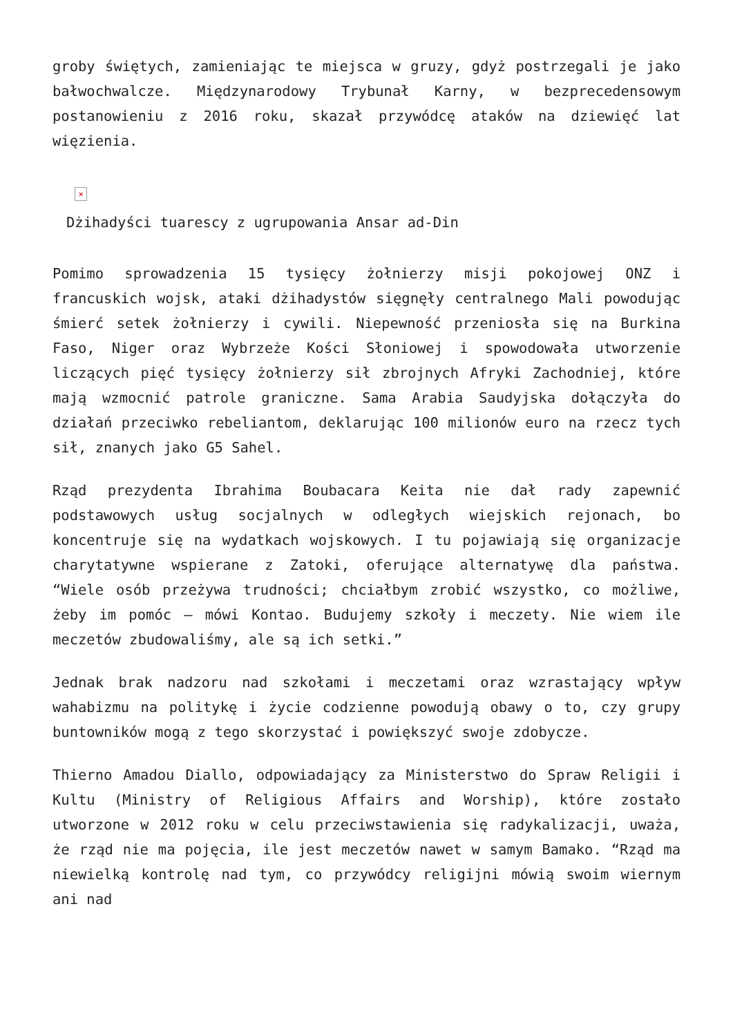groby świętych, zamieniając te miejsca w gruzy, gdyż postrzegali je jako bałwochwalcze. Międzynarodowy Trybunał Karny, w bezprecedensowym postanowieniu z 2016 roku, skazał przywódcę ataków na dziewięć lat więzienia.
×
Dżihadyści tuarescy z ugrupowania Ansar ad-Din
Pomimo sprowadzenia 15 tysięcy żołnierzy misji pokojowej ONZ i francuskich wojsk, ataki dżihadystów sięgnęły centralnego Mali powodując śmierć setek żołnierzy i cywili. Niepewność przeniosła się na Burkina Faso, Niger oraz Wybrzeże Kości Słoniowej i spowodowała utworzenie liczących pięć tysięcy żołnierzy sił zbrojnych Afryki Zachodniej, które mają wzmocnić patrole graniczne. Sama Arabia Saudyjska dołączyła do działań przeciwko rebeliantom, deklarując 100 milionów euro na rzecz tych sił, znanych jako G5 Sahel.
Rząd prezydenta Ibrahima Boubacara Keita nie dał rady zapewnić podstawowych usług socjalnych w odległych wiejskich rejonach, bo koncentruje się na wydatkach wojskowych. I tu pojawiają się organizacje charytatywne wspierane z Zatoki, oferujące alternatywę dla państwa. “Wiele osób przeżywa trudności; chciałbym zrobić wszystko, co możliwe, żeby im pomóc – mówi Kontao. Budujemy szkoły i meczety. Nie wiem ile meczetów zbudowaliśmy, ale są ich setki.”
Jednak brak nadzoru nad szkołami i meczetami oraz wzrastający wpływ wahabizmu na politykę i życie codzienne powodują obawy o to, czy grupy buntowników mogą z tego skorzystać i powiększyć swoje zdobycze.
Thierno Amadou Diallo, odpowiadający za Ministerstwo do Spraw Religii i Kultu (Ministry of Religious Affairs and Worship), które zostało utworzone w 2012 roku w celu przeciwstawienia się radykalizacji, uważa, że rząd nie ma pojęcia, ile jest meczetów nawet w samym Bamako. “Rząd ma niewielką kontrolę nad tym, co przywódcy religijni mówią swoim wiernym ani nad